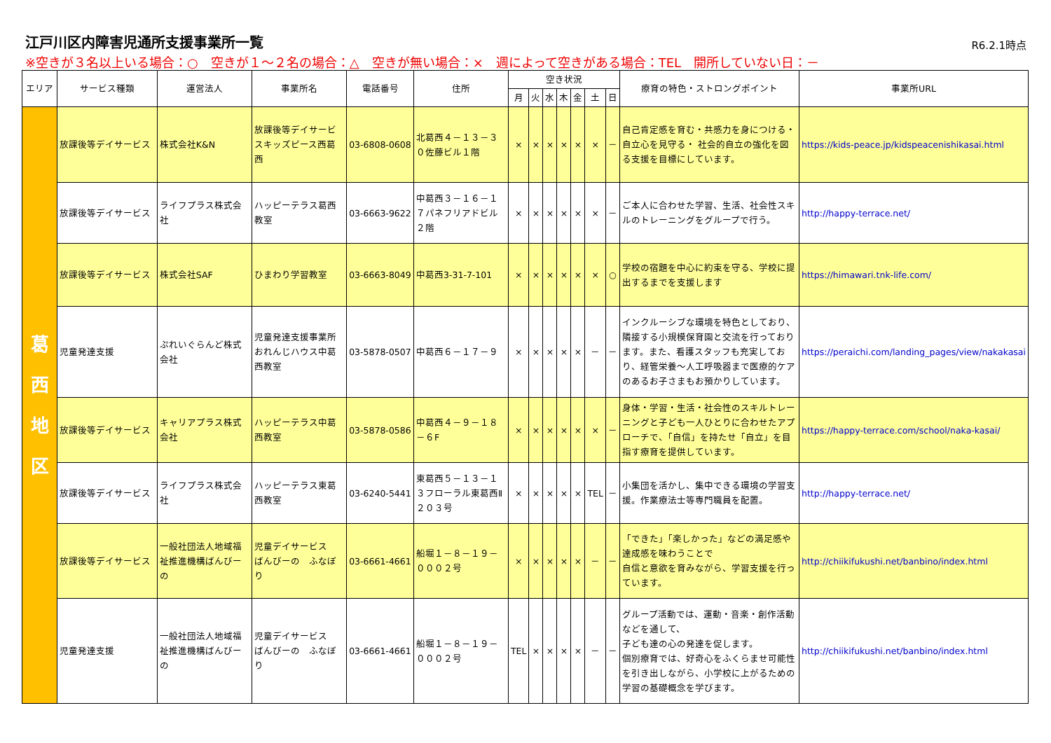江戸川区内障害児通所支援事業所一覧
R6.2.1時点
※空きが３名以上いる場合：○　空きが１～２名の場合：△　空きが無い場合：×　週によって空きがある場合：TEL　開所していない日：－
| エリア | サービス種類 | 運営法人 | 事業所名 | 電話番号 | 住所 | 空き状況 | | | | | | | 療育の特色・ストロングポイント | 事業所URL |
| --- | --- | --- | --- | --- | --- | --- | --- | --- | --- | --- | --- | --- | --- | --- |
| | | | | | | 月 | 火 | 水 | 木 | 金 | 土 | 日 | | |
| 葛 西 地 区 | 放課後等デイサービス | 株式会社K&N | 放課後等デイサービスキッズピース西葛西 | 03-6808-0608 | 北葛西４－１３－３０佐藤ビル１階 | × | × | × | × | × | × | － | 自己肯定感を育む・共感力を身につける・自立心を見守る・ 社会的自立の強化を図る支援を目標にしています。 | https://kids-peace.jp/kidspeacenishikasai.html |
| | 放課後等デイサービス | ライフプラス株式会社 | ハッピーテラス葛西教室 | 03-6663-9622 | 中葛西３－１６－１７パネフリアドビル２階 | × | × | × | × | × | × | － | ご本人に合わせた学習、生活、社会性スキルのトレーニングをグループで行う。 | http://happy-terrace.net/ |
| | 放課後等デイサービス | 株式会社SAF | ひまわり学習教室 | 03-6663-8049 | 中葛西3-31-7-101 | × | × | × | × | × | × | ○ | 学校の宿題を中心に約束を守る、学校に提出するまでを支援します | https://himawari.tnk-life.com/ |
| | 児童発達支援 | ぷれいぐらんど株式会社 | 児童発達支援事業所おれんじハウス中葛西教室 | 03-5878-0507 | 中葛西６－１７－９ | × | × | × | × | × | － | － | インクルーシブな環境を特色としており、隣接する小規模保育園と交流を行っております。また、看護スタッフも充実しており、経管栄養～人工呼吸器まで医療的ケアのあるお子さまもお預かりしています。 | https://peraichi.com/landing_pages/view/nakakasai |
| | 放課後等デイサービス | キャリアプラス株式会社 | ハッピーテラス中葛西教室 | 03-5878-0586 | 中葛西４－９－１８－６F | × | × | × | × | × | × | － | 身体・学習・生活・社会性のスキルトレーニングと子ども一人ひとりに合わせたアプローチで、「自信」を持たせ「自立」を目指す療育を提供しています。 | https://happy-terrace.com/school/naka-kasai/ |
| | 放課後等デイサービス | ライフプラス株式会社 | ハッピーテラス東葛西教室 | 03-6240-5441 | 東葛西５－１３－１３フローラル東葛西Ⅱ２０３号 | × | × | × | × | × | TEL | － | 小集団を活かし、集中できる環境の学習支援。作業療法士等専門職員を配置。 | http://happy-terrace.net/ |
| | 放課後等デイサービス | 一般社団法人地域福祉推進機構ばんびーの | 児童デイサービス ばんびーの ふなぼり | 03-6661-4661 | 船堀１－８－１９－０００２号 | × | × | × | × | × | － | － | 「できた」「楽しかった」などの満足感や達成感を味わうことで 自信と意欲を育みながら、学習支援を行っています。 | http://chiikifukushi.net/banbino/index.html |
| | 児童発達支援 | 一般社団法人地域福祉推進機構ばんびーの | 児童デイサービス ばんびーの ふなぼり | 03-6661-4661 | 船堀１－８－１９－０００２号 | TEL | × | × | × | × | － | － | グループ活動では、運動・音楽・創作活動などを通して、 子ども達の心の発達を促します。 個別療育では、好奇心をふくらませ可能性を引き出しながら、小学校に上がるための学習の基礎概念を学びます。 | http://chiikifukushi.net/banbino/index.html |